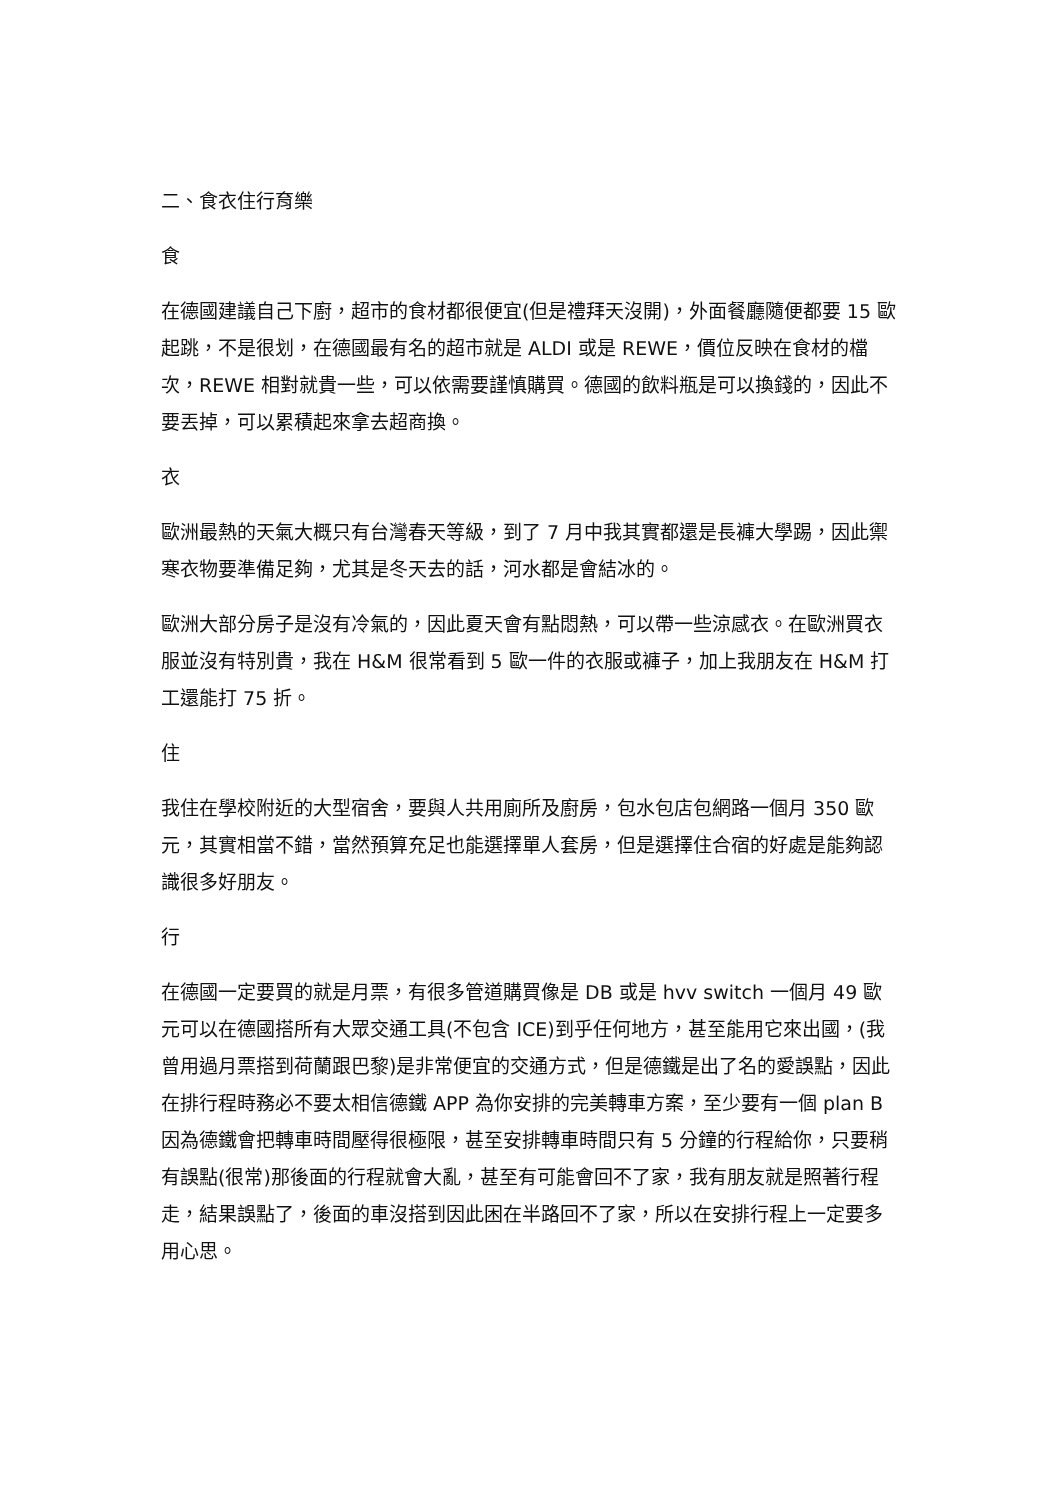二、食衣住行育樂
食
在德國建議自己下廚，超市的食材都很便宜(但是禮拜天沒開)，外面餐廳隨便都要 15 歐起跳，不是很划，在德國最有名的超市就是 ALDI 或是 REWE，價位反映在食材的檔次，REWE 相對就貴一些，可以依需要謹慎購買。德國的飲料瓶是可以換錢的，因此不要丟掉，可以累積起來拿去超商換。
衣
歐洲最熱的天氣大概只有台灣春天等級，到了 7 月中我其實都還是長褲大學踢，因此禦寒衣物要準備足夠，尤其是冬天去的話，河水都是會結冰的。
歐洲大部分房子是沒有冷氣的，因此夏天會有點悶熱，可以帶一些涼感衣。在歐洲買衣服並沒有特別貴，我在 H&M 很常看到 5 歐一件的衣服或褲子，加上我朋友在 H&M 打工還能打 75 折。
住
我住在學校附近的大型宿舍，要與人共用廁所及廚房，包水包店包網路一個月 350 歐元，其實相當不錯，當然預算充足也能選擇單人套房，但是選擇住合宿的好處是能夠認識很多好朋友。
行
在德國一定要買的就是月票，有很多管道購買像是 DB 或是 hvv switch 一個月 49 歐元可以在德國搭所有大眾交通工具(不包含 ICE)到乎任何地方，甚至能用它來出國，(我曾用過月票搭到荷蘭跟巴黎)是非常便宜的交通方式，但是德鐵是出了名的愛誤點，因此在排行程時務必不要太相信德鐵 APP 為你安排的完美轉車方案，至少要有一個 plan B 因為德鐵會把轉車時間壓得很極限，甚至安排轉車時間只有 5 分鐘的行程給你，只要稍有誤點(很常)那後面的行程就會大亂，甚至有可能會回不了家，我有朋友就是照著行程走，結果誤點了，後面的車沒搭到因此困在半路回不了家，所以在安排行程上一定要多用心思。